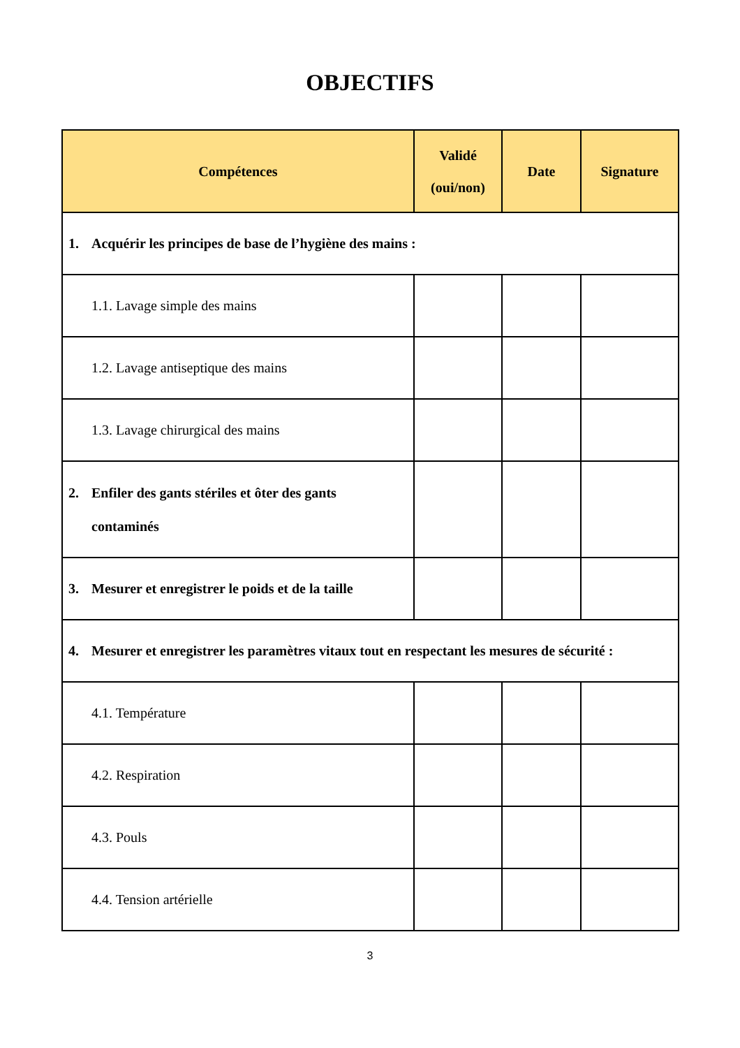OBJECTIFS
| Compétences | Validé (oui/non) | Date | Signature |
| --- | --- | --- | --- |
| 1. Acquérir les principes de base de l’hygiène des mains : | | | |
| 1.1. Lavage simple des mains | | | |
| 1.2. Lavage antiseptique des mains | | | |
| 1.3. Lavage chirurgical des mains | | | |
| 2. Enfiler des gants stériles et ôter des gants contaminés | | | |
| 3. Mesurer et enregistrer le poids et de la taille | | | |
| 4. Mesurer et enregistrer les paramètres vitaux tout en respectant les mesures de sécurité : | | | |
| 4.1. Température | | | |
| 4.2. Respiration | | | |
| 4.3. Pouls | | | |
| 4.4. Tension artérielle | | | |
3